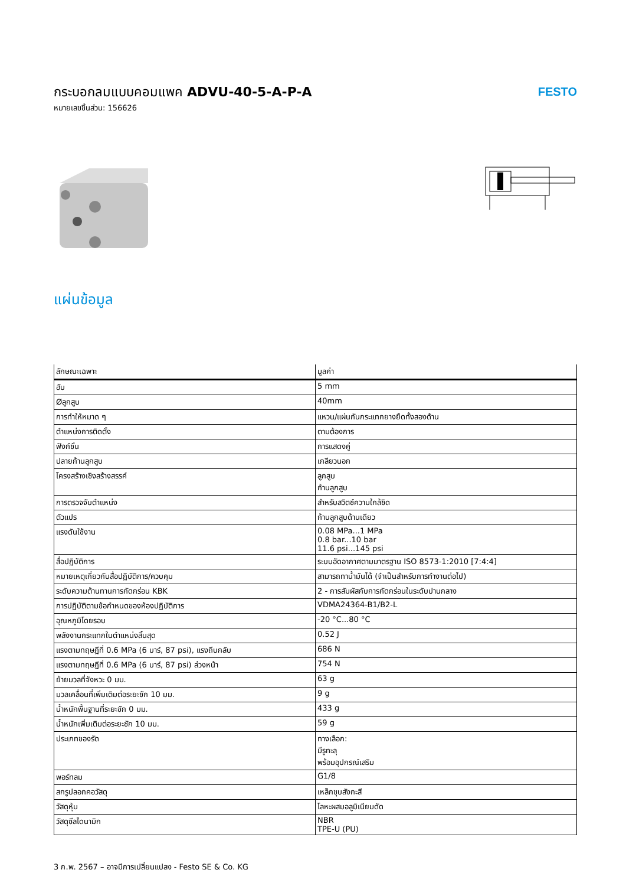กระบอกลมแบบคอมแพค ADVU-40-5-A-P-A
หมายเลขชิ้นส่วน: 156626
FESTO
แผ่นข้อมูล
| ลักษณะเฉพาะ | มูลค่า |
| --- | --- |
| ฮับ | 5 mm |
| Øลูกสูบ | 40mm |
| การทำให้หมาด ๆ | แหวน/แผ่นกันกระแทกยางยืดทั้งสองด้าน |
| ตำแหน่งการติดตั้ง | ตามต้องการ |
| ฟังก์ชั่น | การแสดงคู่ |
| ปลายก้านลูกสูบ | เกลียวนอก |
| โครงสร้างเชิงสร้างสรรค์ | ลูกสูบ ก้านลูกสูบ |
| การตรวจจับตำแหน่ง | สำหรับสวิตช์ความใกล้ชิด |
| ตัวแปร | ก้านลูกสูบด้านเดียว |
| แรงดันใช้งาน | 0.08 MPa...1 MPa 0.8 bar...10 bar 11.6 psi...145 psi |
| สื่อปฏิบัติการ | ระบบอัดอากาศตามมาตรฐาน ISO 8573-1:2010 [7:4:4] |
| หมายเหตุเกี่ยวกับสื่อปฏิบัติการ/ควบคุม | สามารถทาน้ำมันได้ (จำเป็นสำหรับการทำงานต่อไป) |
| ระดับความต้านทานการกัดกร่อน KBK | 2 - การสัมผัสกับการกัดกร่อนในระดับปานกลาง |
| การปฏิบัติตามข้อกำหนดของห้องปฏิบัติการ | VDMA24364-B1/B2-L |
| อุณหภูมิโดยรอบ | -20 °C...80 °C |
| พลังงานกระแทกในตำแหน่งสิ้นสุด | 0.52 J |
| แรงตามทฤษฎีที่ 0.6 MPa (6 บาร์, 87 psi), แรงถีบกลับ | 686 N |
| แรงตามทฤษฎีที่ 0.6 MPa (6 บาร์, 87 psi) ล่วงหน้า | 754 N |
| ย้ายมวลที่จังหวะ 0 มม. | 63 g |
| มวลเคลื่อนที่เพิ่มเติมต่อระยะชัก 10 มม. | 9 g |
| น้ำหนักพื้นฐานที่ระยะชัก 0 มม. | 433 g |
| น้ำหนักเพิ่มเติมต่อระยะชัก 10 มม. | 59 g |
| ประเภทของรัด | ทางเลือก: มีรูทะลุ พร้อมอุปกรณ์เสริม |
| พอร์ทลม | G1/8 |
| สกรูปลอกคอวัสดุ | เหล็กชุบสังกะสี |
| วัสดุหุ้ม | โลหะผสมอลูมิเนียมดัด |
| วัสดุซีลไดนามิก | NBR TPE-U (PU) |
3 ก.พ. 2567 – อาจมีการเปลี่ยนแปลง - Festo SE & Co. KG